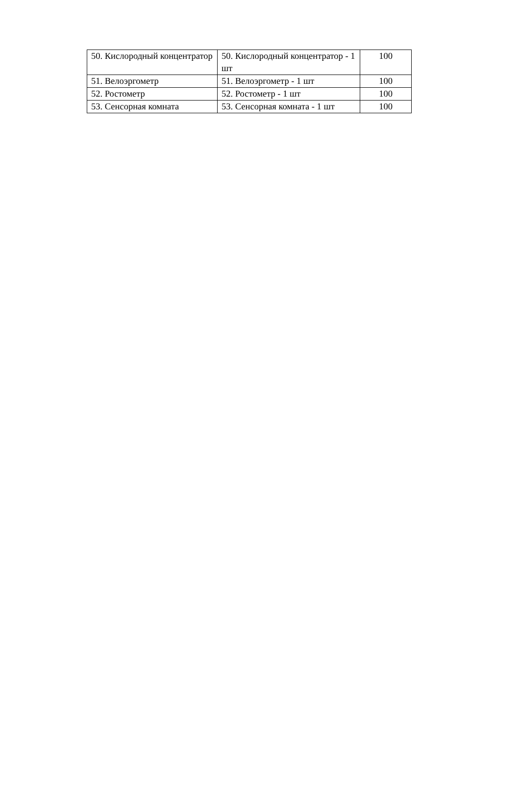| 50. Кислородный концентратор | 50. Кислородный концентратор - 1 шт | 100 |
| 51. Велоэргометр | 51. Велоэргометр - 1 шт | 100 |
| 52. Ростометр | 52. Ростометр - 1 шт | 100 |
| 53. Сенсорная комната | 53. Сенсорная комната - 1 шт | 100 |